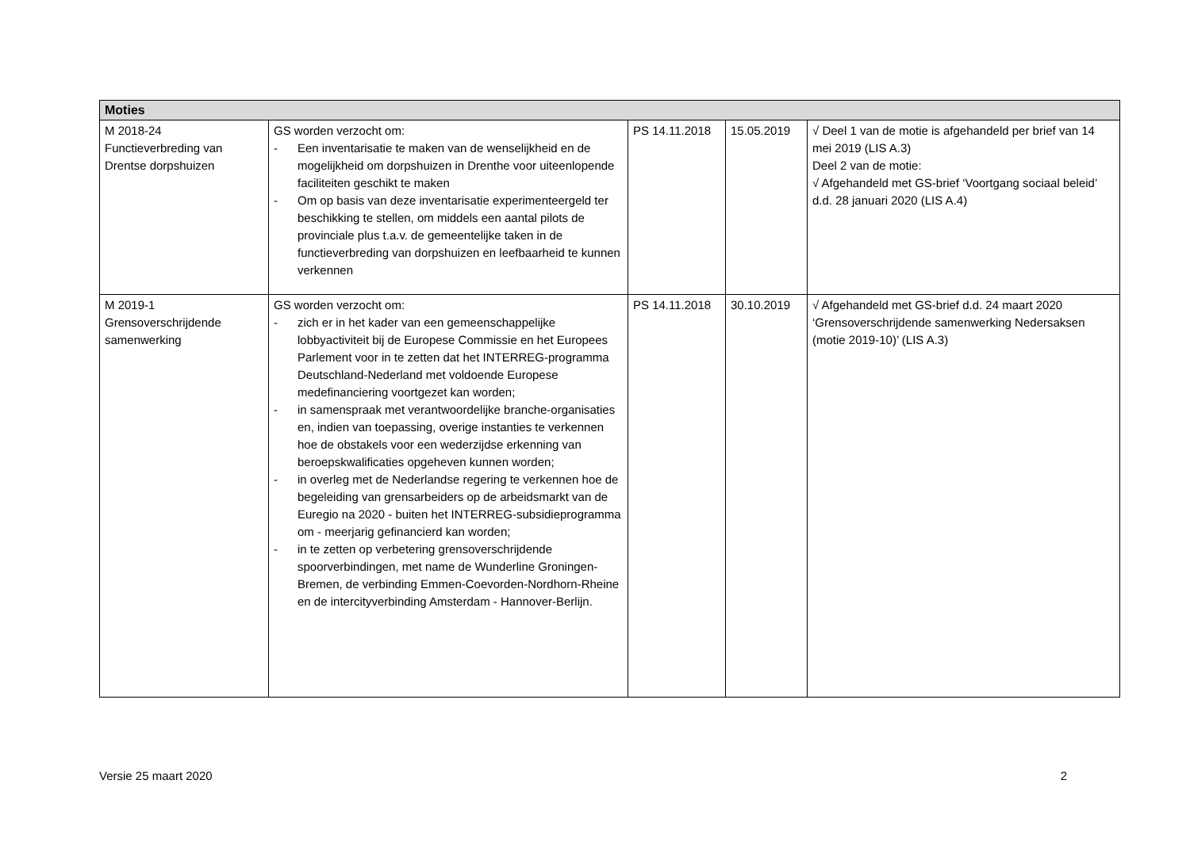| Moties | | | | |
| --- | --- | --- | --- | --- |
| M 2018-24 Functieverbreding van Drentse dorpshuizen | GS worden verzocht om: - Een inventarisatie te maken van de wenselijkheid en de mogelijkheid om dorpshuizen in Drenthe voor uiteenlopende faciliteiten geschikt te maken - Om op basis van deze inventarisatie experimenteergeld ter beschikking te stellen, om middels een aantal pilots de provinciale plus t.a.v. de gemeentelijke taken in de functieverbreding van dorpshuizen en leefbaarheid te kunnen verkennen | PS 14.11.2018 | 15.05.2019 | √ Deel 1 van de motie is afgehandeld per brief van 14 mei 2019 (LIS A.3) Deel 2 van de motie: √ Afgehandeld met GS-brief ‘Voortgang sociaal beleid’ d.d. 28 januari 2020 (LIS A.4) |
| M 2019-1 Grensoverschrijdende samenwerking | GS worden verzocht om: - zich er in het kader van een gemeenschappelijke lobbyactiviteit bij de Europese Commissie en het Europees Parlement voor in te zetten dat het INTERREG-programma Deutschland-Nederland met voldoende Europese medefinanciering voortgezet kan worden; - in samenspraak met verantwoordelijke branche-organisaties en, indien van toepassing, overige instanties te verkennen hoe de obstakels voor een wederzijdse erkenning van beroepskwalificaties opgeheven kunnen worden; - in overleg met de Nederlandse regering te verkennen hoe de begeleiding van grensarbeiders op de arbeidsmarkt van de Euregio na 2020 - buiten het INTERREG-subsidieprogramma om - meerjarig gefinancierd kan worden; - in te zetten op verbetering grensoverschrijdende spoorverbindingen, met name de Wunderline Groningen-Bremen, de verbinding Emmen-Coevorden-Nordhorn-Rheine en de intercityverbinding Amsterdam - Hannover-Berlijn. | PS 14.11.2018 | 30.10.2019 | √ Afgehandeld met GS-brief d.d. 24 maart 2020 ‘Grensoverschrijdende samenwerking Nedersaksen (motie 2019-10)’ (LIS A.3) |
Versie 25 maart 2020 2